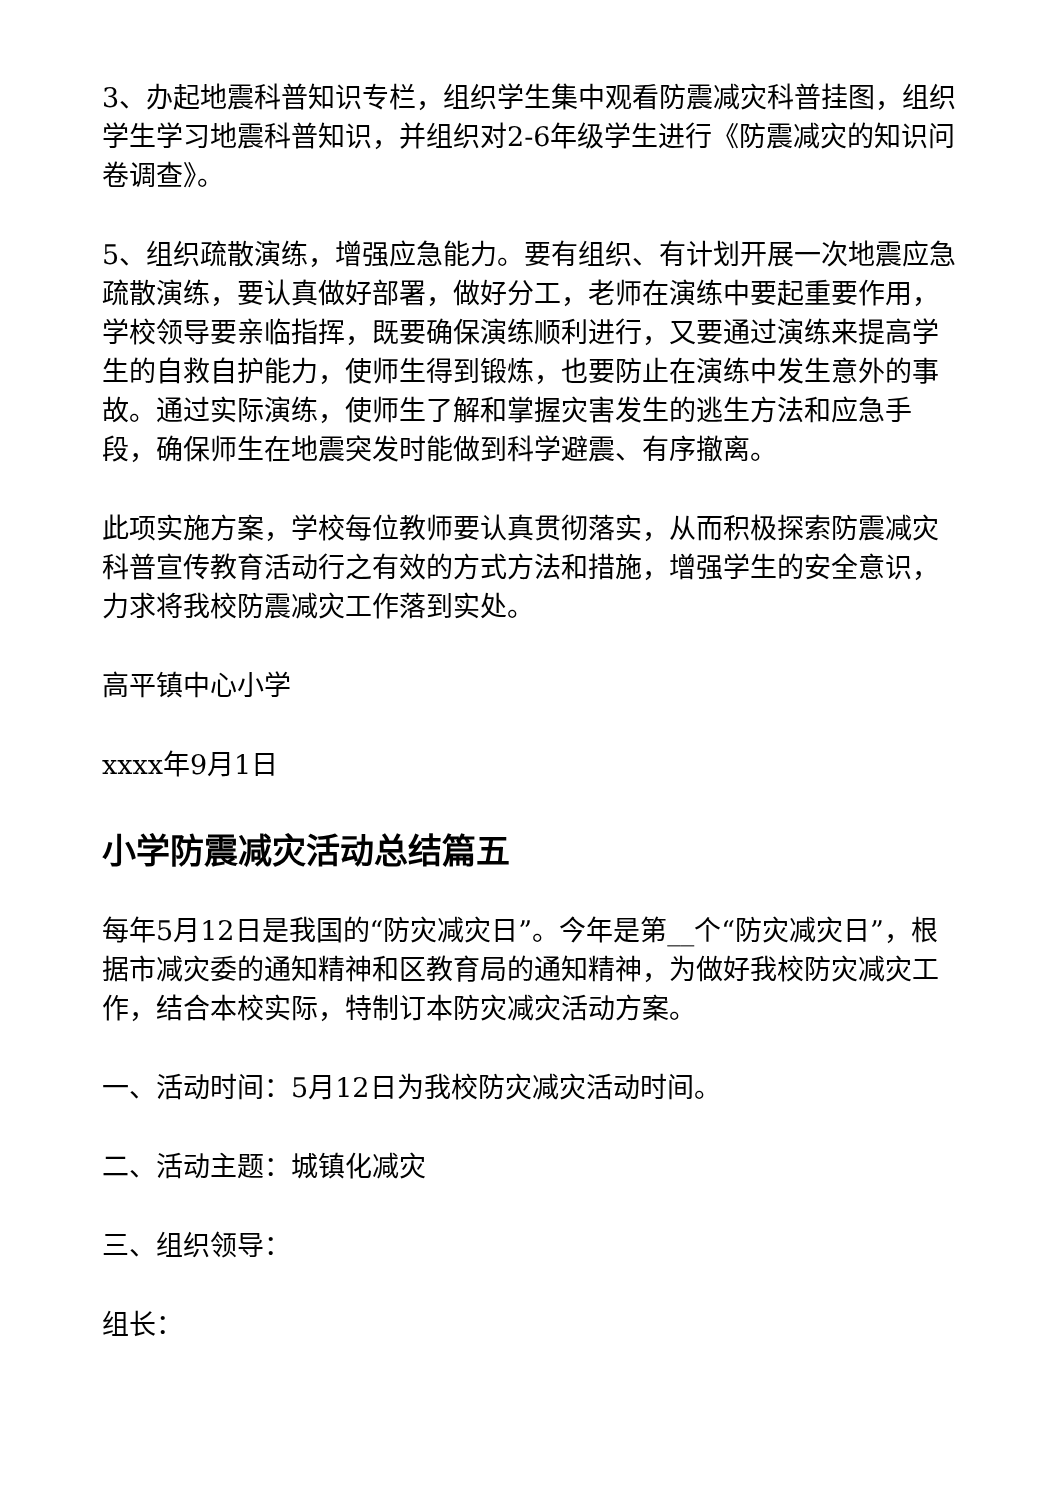3、办起地震科普知识专栏，组织学生集中观看防震减灾科普挂图，组织学生学习地震科普知识，并组织对2-6年级学生进行《防震减灾的知识问卷调查》。
5、组织疏散演练，增强应急能力。要有组织、有计划开展一次地震应急疏散演练，要认真做好部署，做好分工，老师在演练中要起重要作用，学校领导要亲临指挥，既要确保演练顺利进行，又要通过演练来提高学生的自救自护能力，使师生得到锻炼，也要防止在演练中发生意外的事故。通过实际演练，使师生了解和掌握灾害发生的逃生方法和应急手段，确保师生在地震突发时能做到科学避震、有序撤离。
此项实施方案，学校每位教师要认真贯彻落实，从而积极探索防震减灾科普宣传教育活动行之有效的方式方法和措施，增强学生的安全意识，力求将我校防震减灾工作落到实处。
高平镇中心小学
xxxx年9月1日
小学防震减灾活动总结篇五
每年5月12日是我国的“防灾减灾日”。今年是第__个“防灾减灾日”，根据市减灾委的通知精神和区教育局的通知精神，为做好我校防灾减灾工作，结合本校实际，特制订本防灾减灾活动方案。
一、活动时间：5月12日为我校防灾减灾活动时间。
二、活动主题：城镇化减灾
三、组织领导：
组长：